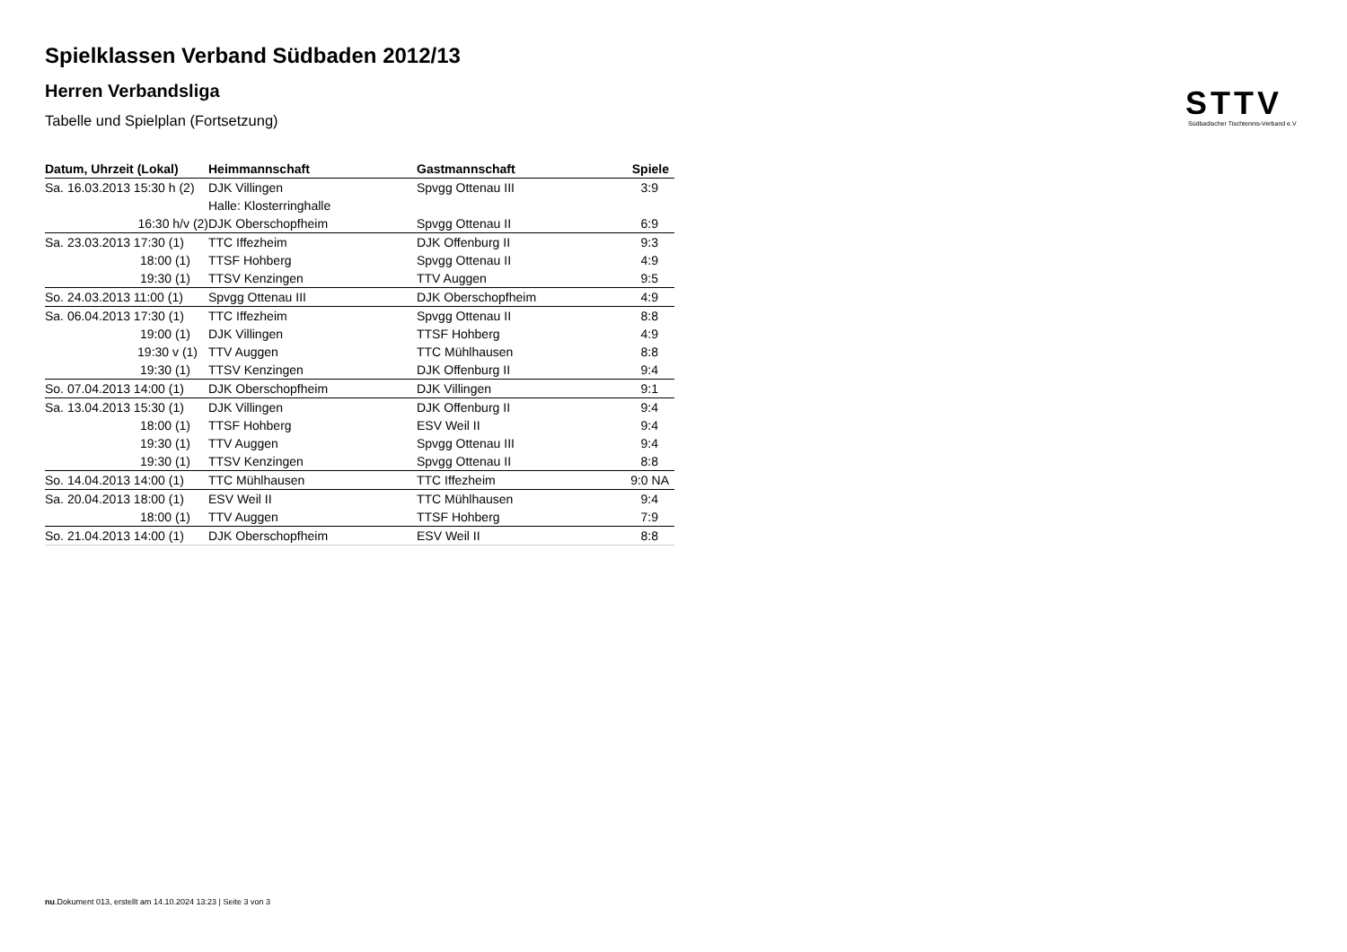STTV
Südbadischer Tischtennis-Verband e.V
Spielklassen Verband Südbaden 2012/13
Herren Verbandsliga
Tabelle und Spielplan (Fortsetzung)
| Datum, Uhrzeit (Lokal) | Heimmannschaft | Gastmannschaft | Spiele |
| --- | --- | --- | --- |
| Sa. 16.03.2013 15:30 h (2) | DJK Villingen | Spvgg Ottenau III | 3:9 |
| | Halle: Klosterringhalle | | |
| 16:30 h/v (2) | DJK Oberschopfheim | Spvgg Ottenau II | 6:9 |
| Sa. 23.03.2013 17:30 (1) | TTC Iffezheim | DJK Offenburg II | 9:3 |
| 18:00 (1) | TTSF Hohberg | Spvgg Ottenau II | 4:9 |
| 19:30 (1) | TTSV Kenzingen | TTV Auggen | 9:5 |
| So. 24.03.2013 11:00 (1) | Spvgg Ottenau III | DJK Oberschopfheim | 4:9 |
| Sa. 06.04.2013 17:30 (1) | TTC Iffezheim | Spvgg Ottenau II | 8:8 |
| 19:00 (1) | DJK Villingen | TTSF Hohberg | 4:9 |
| 19:30 v (1) | TTV Auggen | TTC Mühlhausen | 8:8 |
| 19:30 (1) | TTSV Kenzingen | DJK Offenburg II | 9:4 |
| So. 07.04.2013 14:00 (1) | DJK Oberschopfheim | DJK Villingen | 9:1 |
| Sa. 13.04.2013 15:30 (1) | DJK Villingen | DJK Offenburg II | 9:4 |
| 18:00 (1) | TTSF Hohberg | ESV Weil II | 9:4 |
| 19:30 (1) | TTV Auggen | Spvgg Ottenau III | 9:4 |
| 19:30 (1) | TTSV Kenzingen | Spvgg Ottenau II | 8:8 |
| So. 14.04.2013 14:00 (1) | TTC Mühlhausen | TTC Iffezheim | 9:0 NA |
| Sa. 20.04.2013 18:00 (1) | ESV Weil II | TTC Mühlhausen | 9:4 |
| 18:00 (1) | TTV Auggen | TTSF Hohberg | 7:9 |
| So. 21.04.2013 14:00 (1) | DJK Oberschopfheim | ESV Weil II | 8:8 |
nu.Dokument 013, erstellt am 14.10.2024 13:23 | Seite 3 von 3